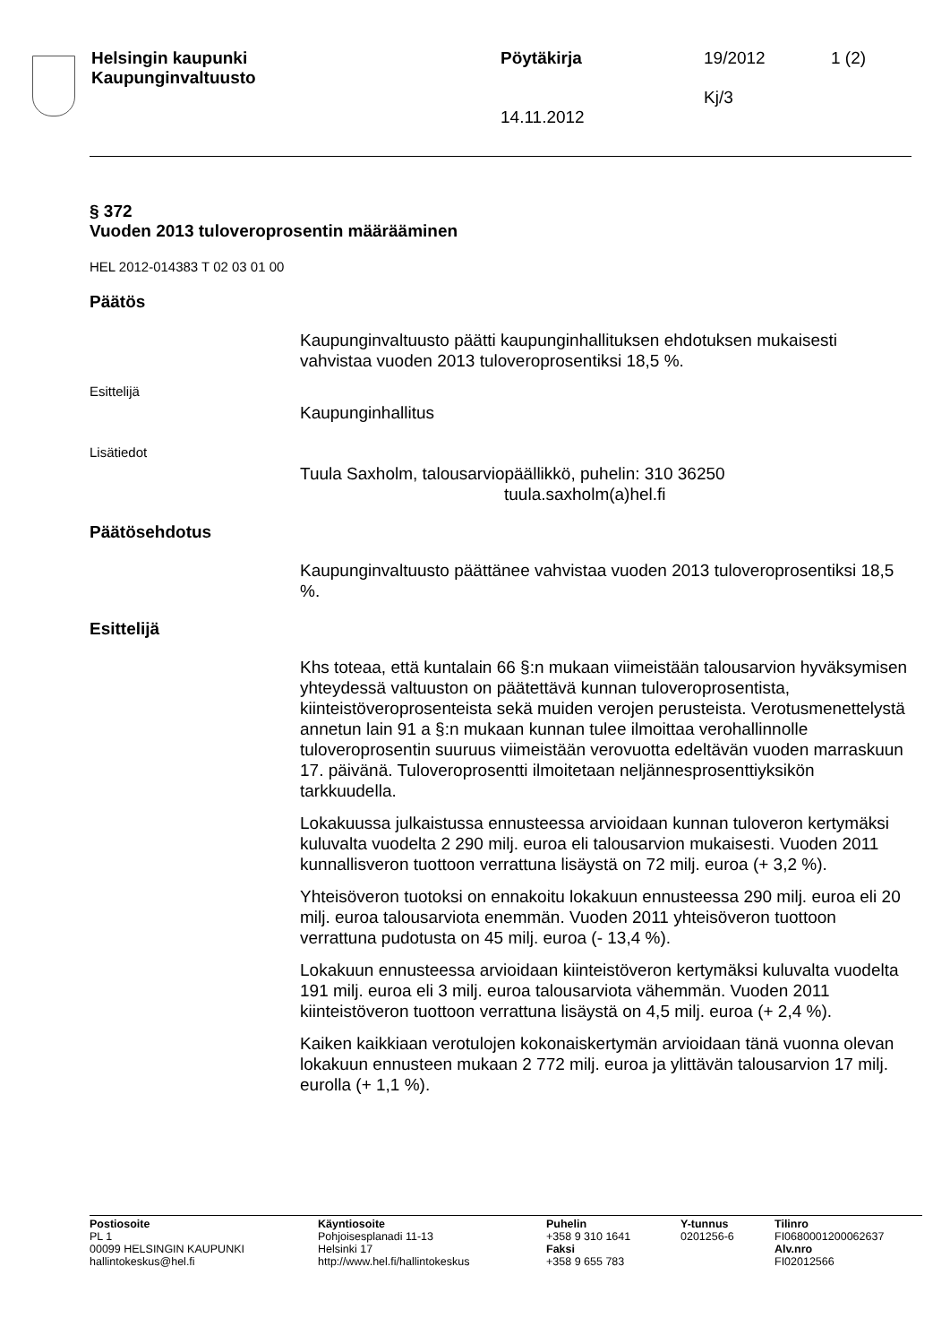| Helsingin kaupunki Kaupunginvaltuusto | Pöytäkirja 14.11.2012 | 19/2012 Kj/3 | 1 (2) |
§ 372
Vuoden 2013 tuloveroprosentin määrääminen
HEL 2012-014383 T 02 03 01 00
Päätös
Kaupunginvaltuusto päätti kaupunginhallituksen ehdotuksen mukaisesti vahvistaa vuoden 2013 tuloveroprosentiksi 18,5 %.
Esittelijä
Kaupunginhallitus
Lisätiedot
Tuula Saxholm, talousarviopäällikkö, puhelin: 310 36250
tuula.saxholm(a)hel.fi
Päätösehdotus
Kaupunginvaltuusto päättänee vahvistaa vuoden 2013 tuloveroprosentiksi 18,5 %.
Esittelijä
Khs toteaa, että kuntalain 66 §:n mukaan viimeistään talousarvion hyväksymisen yhteydessä valtuuston on päätettävä kunnan tuloveroprosentista, kiinteistöveroprosenteista sekä muiden verojen perusteista. Verotusmenettelystä annetun lain 91 a §:n mukaan kunnan tulee ilmoittaa verohallinnolle tuloveroprosentin suuruus viimeistään verovuotta edeltävän vuoden marraskuun 17. päivänä. Tuloveroprosentti ilmoitetaan neljännesprosenttiyksikön tarkkuudella.
Lokakuussa julkaistussa ennusteessa arvioidaan kunnan tuloveron kertymäksi kuluvalta vuodelta 2 290 milj. euroa eli talousarvion mukaisesti. Vuoden 2011 kunnallisveron tuottoon verrattuna lisäystä on 72 milj. euroa (+ 3,2 %).
Yhteisöveron tuotoksi on ennakoitu lokakuun ennusteessa 290 milj. euroa eli 20 milj. euroa talousarviota enemmän. Vuoden 2011 yhteisöveron tuottoon verrattuna pudotusta on 45 milj. euroa (- 13,4 %).
Lokakuun ennusteessa arvioidaan kiinteistöveron kertymäksi kuluvalta vuodelta 191 milj. euroa eli 3 milj. euroa talousarviota vähemmän. Vuoden 2011 kiinteistöveron tuottoon verrattuna lisäystä on 4,5 milj. euroa (+ 2,4 %).
Kaiken kaikkiaan verotulojen kokonaiskertymän arvioidaan tänä vuonna olevan lokakuun ennusteen mukaan 2 772 milj. euroa ja ylittävän talousarvion 17 milj. eurolla (+ 1,1 %).
| Postiosoite PL 1 00099 HELSINGIN KAUPUNKI hallintokeskus@hel.fi | Käyntiosoite Pohjoisesplanadi 11-13 Helsinki 17 http://www.hel.fi/hallintokeskus | Puhelin +358 9 310 1641 Faksi +358 9 655 783 | Y-tunnus 0201256-6 | Tilinro FI0680001200062637 Alv.nro FI02012566 |